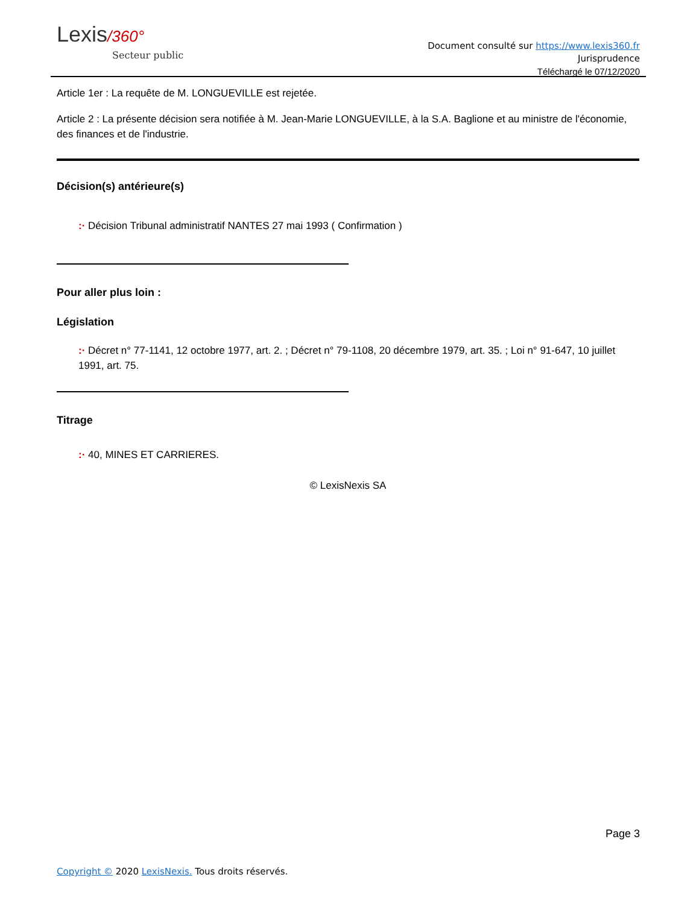Lexis/360°
Secteur public
Document consulté sur https://www.lexis360.fr
Jurisprudence
Téléchargé le 07/12/2020
Article 1er : La requête de M. LONGUEVILLE est rejetée.
Article 2 : La présente décision sera notifiée à M. Jean-Marie LONGUEVILLE, à la S.A. Baglione et au ministre de l'économie, des finances et de l'industrie.
Décision(s) antérieure(s)
:· Décision Tribunal administratif NANTES 27 mai 1993 ( Confirmation )
Pour aller plus loin :
Législation
:· Décret n° 77-1141, 12 octobre 1977, art. 2. ; Décret n° 79-1108, 20 décembre 1979, art. 35. ; Loi n° 91-647, 10 juillet 1991, art. 75.
Titrage
:· 40, MINES ET CARRIERES.
© LexisNexis SA
Page 3
Copyright © 2020 LexisNexis. Tous droits réservés.